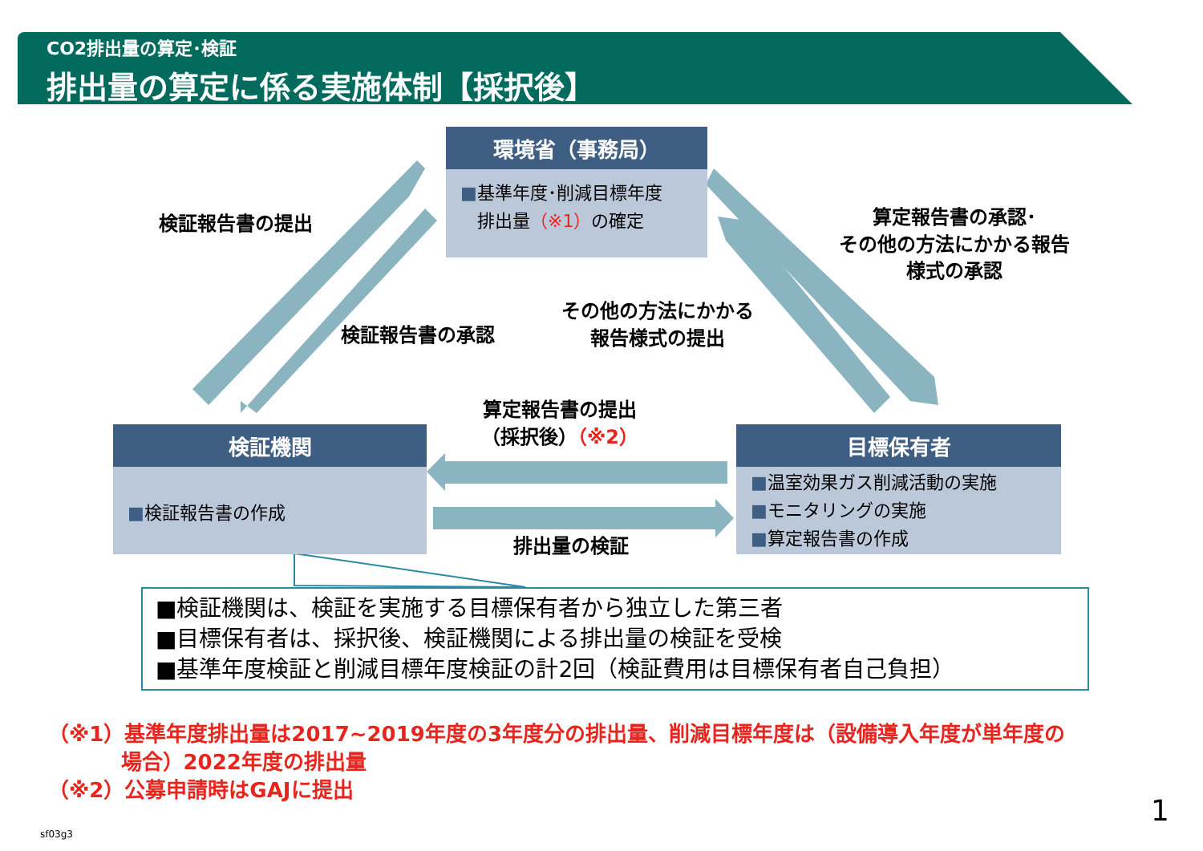CO2排出量の算定･検証
排出量の算定に係る実施体制【採択後】
環境省（事務局）
■基準年度･削減目標年度
排出量（※1）の確定
検証機関
■検証報告書の作成
目標保有者
■温室効果ガス削減活動の実施
■モニタリングの実施
■算定報告書の作成
検証報告書の提出
検証報告書の承認
その他の方法にかかる
報告様式の提出
算定報告書の承認･
その他の方法にかかる報告様式の承認
算定報告書の提出
（採択後）（※2）
排出量の検証
■検証機関は、検証を実施する目標保有者から独立した第三者
■目標保有者は、採択後、検証機関による排出量の検証を受検
■基準年度検証と削減目標年度検証の計2回（検証費用は目標保有者自己負担）
（※1）基準年度排出量は2017~2019年度の3年度分の排出量、削減目標年度は（設備導入年度が単年度の
場合）2022年度の排出量
（※2）公募申請時はGAJに提出
1
sf03g3